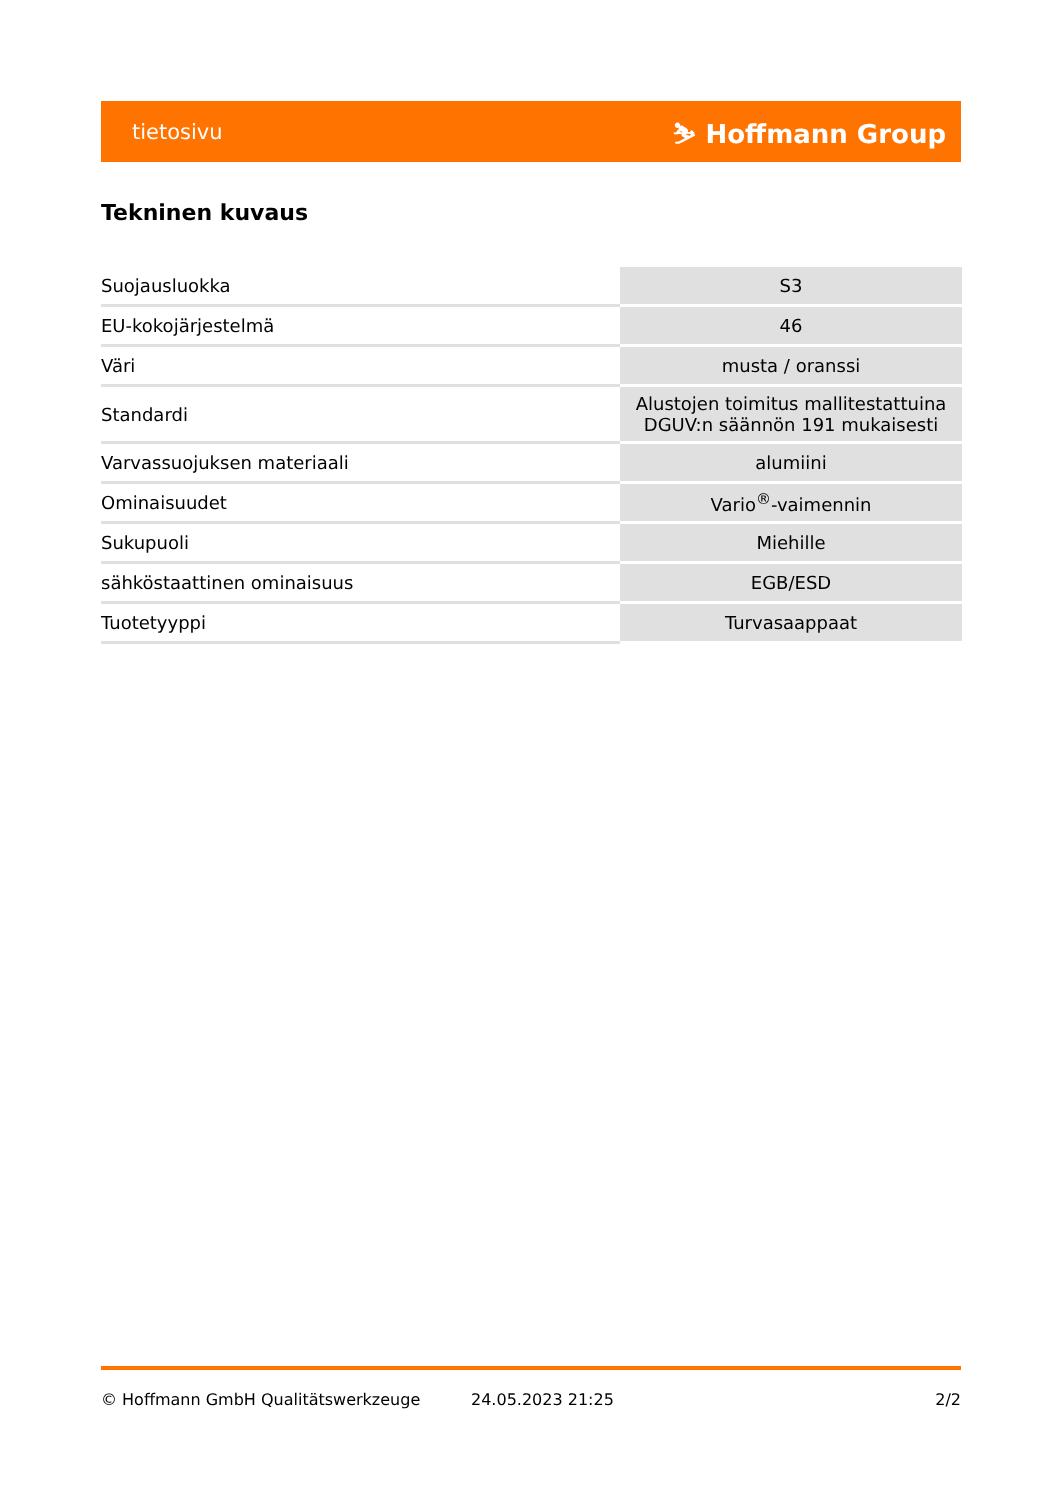tietosivu ⛷ Hoffmann Group
Tekninen kuvaus
| Suojausluokka | S3 |
| EU-kokojärjestelmä | 46 |
| Väri | musta / oranssi |
| Standardi | Alustojen toimitus mallitestattuina DGUV:n säännön 191 mukaisesti |
| Varvassuojuksen materiaali | alumiini |
| Ominaisuudet | Vario<sup>®</sup>-vaimennin |
| Sukupuoli | Miehille |
| sähköstaattinen ominaisuus | EGB/ESD |
| Tuotetyyppi | Turvasaappaat |
© Hoffmann GmbH Qualitätswerkzeuge 24.05.2023 21:25 2/2